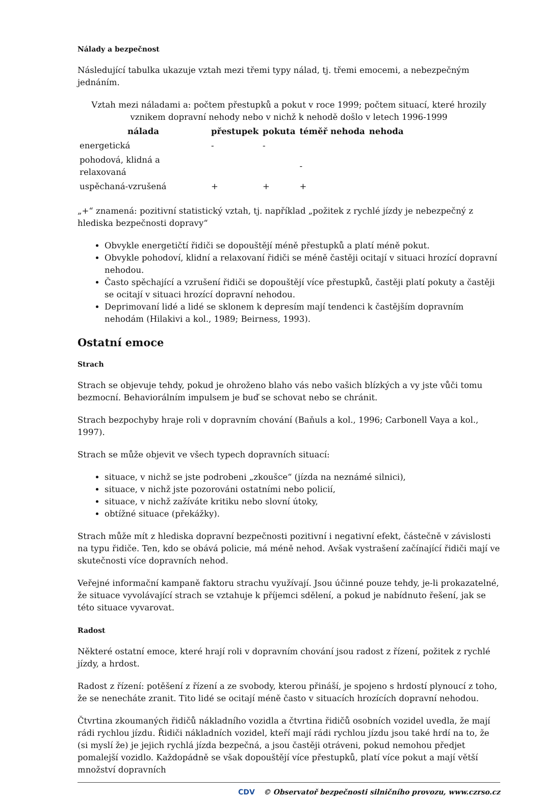Nálady a bezpečnost
Následující tabulka ukazuje vztah mezi třemi typy nálad, tj. třemi emocemi, a nebezpečným jednáním.
Vztah mezi náladami a: počtem přestupků a pokut v roce 1999; počtem situací, které hrozily vznikem dopravní nehody nebo v nichž k nehodě došlo v letech 1996-1999
| nálada | přestupek | pokuta | téměř nehoda | nehoda |
| --- | --- | --- | --- | --- |
| energetická | - | - | | |
| pohodová, klidná a relaxovaná | | | - | |
| uspěchaná-vzrušená | + | + | + | |
„+“ znamená: pozitivní statistický vztah, tj. například „požitek z rychlé jízdy je nebezpečný z hlediska bezpečnosti dopravy“
Obvykle energetičtí řidiči se dopouštějí méně přestupků a platí méně pokut.
Obvykle pohodoví, klidní a relaxovaní řidiči se méně častěji ocitají v situaci hrozící dopravní nehodou.
Často spěchající a vzrušení řidiči se dopouštějí více přestupků, častěji platí pokuty a častěji se ocitají v situaci hrozící dopravní nehodou.
Deprimovaní lidé a lidé se sklonem k depresím mají tendenci k častějším dopravním nehodám (Hilakivi a kol., 1989; Beirness, 1993).
Ostatní emoce
Strach
Strach se objevuje tehdy, pokud je ohroženo blaho vás nebo vašich blízkých a vy jste vůči tomu bezmocní. Behaviorálním impulsem je buď se schovat nebo se chránit.
Strach bezpochyby hraje roli v dopravním chování (Baňuls a kol., 1996; Carbonell Vaya a kol., 1997).
Strach se může objevit ve všech typech dopravních situací:
situace, v nichž se jste podrobeni „zkoušce“ (jízda na neznámé silnici),
situace, v nichž jste pozorováni ostatními nebo policií,
situace, v nichž zažíváte kritiku nebo slovní útoky,
obtížné situace (překážky).
Strach může mít z hlediska dopravní bezpečnosti pozitivní i negativní efekt, částečně v závislosti na typu řidiče. Ten, kdo se obává policie, má méně nehod. Avšak vystrašení začínající řidiči mají ve skutečnosti více dopravních nehod.
Veřejné informační kampaně faktoru strachu využívají. Jsou účinné pouze tehdy, je-li prokazatelné, že situace vyvolávající strach se vztahuje k příjemci sdělení, a pokud je nabídnuto řešení, jak se této situace vyvarovat.
Radost
Některé ostatní emoce, které hrají roli v dopravním chování jsou radost z řízení, požitek z rychlé jízdy, a hrdost.
Radost z řízení: potěšení z řízení a ze svobody, kterou přináší, je spojeno s hrdostí plynoucí z toho, že se nenecháte zranit. Tito lidé se ocitají méně často v situacích hrozících dopravní nehodou.
Čtvrtina zkoumaných řidičů nákladního vozidla a čtvrtina řidičů osobních vozidel uvedla, že mají rádi rychlou jízdu. Řidiči nákladních vozidel, kteří mají rádi rychlou jízdu jsou také hrdí na to, že (si myslí že) je jejich rychlá jízda bezpečná, a jsou častěji otráveni, pokud nemohou předjet pomalejší vozidlo. Každopádně se však dopouštějí více přestupků, platí více pokut a mají větší množství dopravních
CDV © Observatoř bezpečnosti silničního provozu, www.czrso.cz